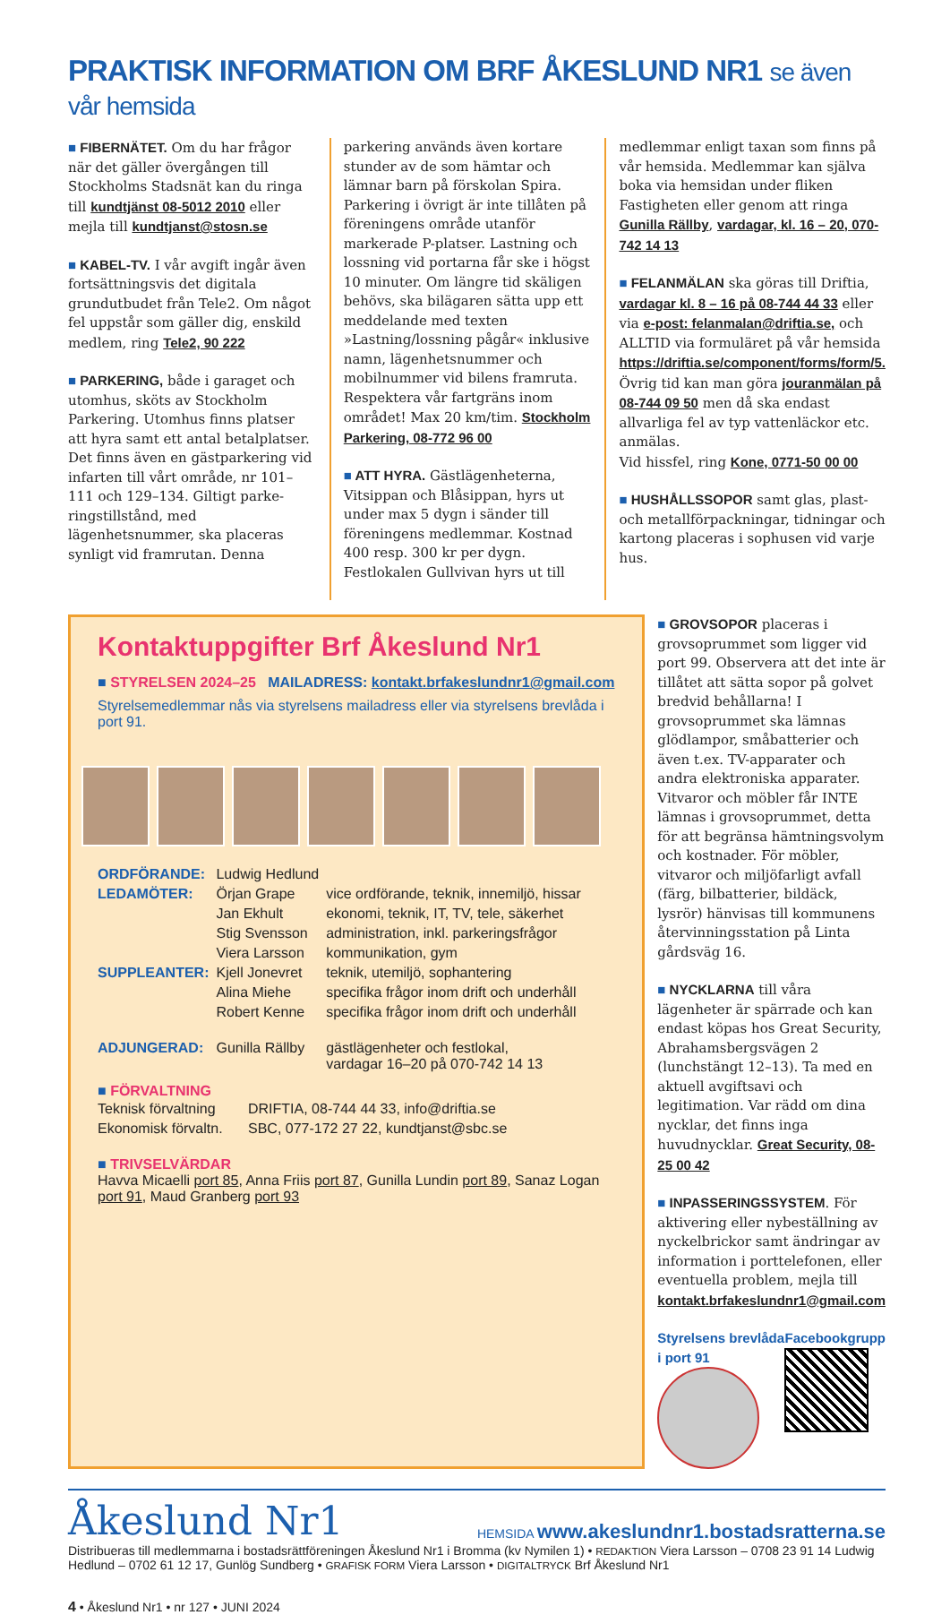PRAKTISK INFORMATION OM BRF ÅKESLUND NR1 se även vår hemsida
■ FIBERNÄTET. Om du har frågor när det gäller övergången till Stockholms Stadsnät kan du ringa till kundtjänst 08-5012 2010 eller mejla till kundtjanst@stosn.se
■ KABEL-TV. I vår avgift ingår även fortsättningsvis det digitala grundutbudet från Tele2. Om något fel uppstår som gäller dig, enskild medlem, ring Tele2, 90 222
■ PARKERING, både i garaget och utomhus, sköts av Stockholm Parkering. Utomhus finns platser att hyra samt ett antal betalplatser. Det finns även en gäst­parkering vid infarten till vårt område, nr 101–111 och 129–134. Giltigt parke­ringstillstånd, med lägenhetsnummer, ska placeras synligt vid framrutan. Denna
parkering används även kortare stunder av de som hämtar och lämnar barn på förskolan Spira. Parkering i övrigt är inte tillåten på föreningens område utanför markerade P-platser. Lastning och loss­ning vid portarna får ske i högst 10 mi­nuter. Om längre tid skäligen behövs, ska bilägaren sätta upp ett meddelande med texten »Lastning/lossning pågår« inklusive namn, lägenhetsnummer och mobilnummer vid bilens framruta. Res­pektera vår fartgräns inom området! Max 20 km/tim. Stockholm Parkering, 08-772 96 00
■ ATT HYRA. Gästlägenheterna, Vitsip­pan och Blåsippan, hyrs ut under max 5 dygn i sänder till föreningens med­lemmar. Kostnad 400 resp. 300 kr per dygn. Festlokalen Gullvivan hyrs ut till
medlemmar enligt taxan som finns på vår hemsida. Medlemmar kan själva boka via hemsidan under fliken Fastigheten eller genom att ringa Gunilla Rällby, varda­gar, kl. 16 – 20, 070-742 14 13
■ FELANMÄLAN ska göras till Driftia, vardagar kl. 8 – 16 på 08-744 44 33 eller via e-post: felanmalan@driftia.se, och ALLTID via formuläret på vår hemsida https://driftia.se/component/forms/form/5. Övrig tid kan man göra jouranmälan på 08-744 09 50 men då ska endast allvarliga fel av typ vatten­läckor etc. anmälas.
Vid hissfel, ring Kone, 0771-50 00 00
■ HUSHÅLLSSOPOR samt glas, plast- och metallförpackningar, tidningar och kartong placeras i sophusen vid varje hus.
Kontaktuppgifter Brf Åkeslund Nr1
■ STYRELSEN 2024–25 MAILADRESS: kontakt.brfakeslundnr1@gmail.com
Styrelsemedlemmar nås via styrelsens mailadress eller via styrelsens brevlåda i port 91.
| ORDFÖRANDE: | Ludwig Hedlund | |
| LEDAMÖTER: | Örjan Grape | vice ordförande, teknik, innemiljö, hissar |
| | Jan Ekhult | ekonomi, teknik, IT, TV, tele, säkerhet |
| | Stig Svensson | administration, inkl. parkeringsfrågor |
| | Viera Larsson | kommunikation, gym |
| SUPPLEANTER: | Kjell Jonevret | teknik, utemiljö, sophantering |
| | Alina Miehe | specifika frågor inom drift och underhåll |
| | Robert Kenne | specifika frågor inom drift och underhåll |
| ADJUNGERAD: | Gunilla Rällby | gästlägenheter och festlokal, vardagar 16–20 på 070-742 14 13 |
■ FÖRVALTNING
| Teknisk förvaltning | DRIFTIA, 08-744 44 33, info@driftia.se |
| Ekonomisk förvaltn. | SBC, 077-172 27 22, kundtjanst@sbc.se |
■ TRIVSELVÄRDAR
Havva Micaelli port 85, Anna Friis port 87, Gunilla Lundin port 89, Sanaz Logan port 91, Maud Granberg port 93
■ GROVSOPOR placeras i grovsoprum­met som ligger vid port 99. Observera att det inte är tillåtet att sätta sopor på golvet bredvid behållarna! I grovsoprummet ska lämnas glödlampor, småbatterier och även t.ex. TV-apparater och andra elek­troniska apparater. Vitvaror och möbler får INTE lämnas i grovsoprummet, detta för att begränsa hämtningsvolym och kostnader. För möbler, vitvaror och mil­jöfarligt avfall (färg, bilbatterier, bildäck, lysrör) hänvisas till kommunens återvin­ningsstation på Linta gårdsväg 16.
■ NYCKLARNA till våra lägenheter är spärrade och kan endast köpas hos Great Security, Abrahamsbergsvägen 2 (lunchstängt 12–13). Ta med en aktuell avgiftsavi och legitimation. Var rädd om dina nycklar, det finns inga huvudnycklar. Great Security, 08-25 00 42
■ INPASSERINGSSYSTEM. För aktive­ring eller nybeställning av nyckelbrickor samt ändringar av information i porttele­fonen, eller eventuella problem, mejla till kontakt.brfakeslundnr1@gmail.com
Styrelsens brevlåda i port 91 Facebookgrupp
Åkeslund Nr1 HEMSIDA www.akeslundnr1.bostadsratterna.se
Distribueras till medlemmarna i bostadsrättföreningen Åkeslund Nr1 i Bromma (kv Nymilen 1) • REDAKTION Viera Larsson – 0708 23 91 14 Ludwig Hedlund – 0702 61 12 17, Gunlög Sundberg • GRAFISK FORM Viera Larsson • DIGITALTRYCK Brf Åkeslund Nr1
4 • Åkeslund Nr1 • nr 127 • JUNI 2024